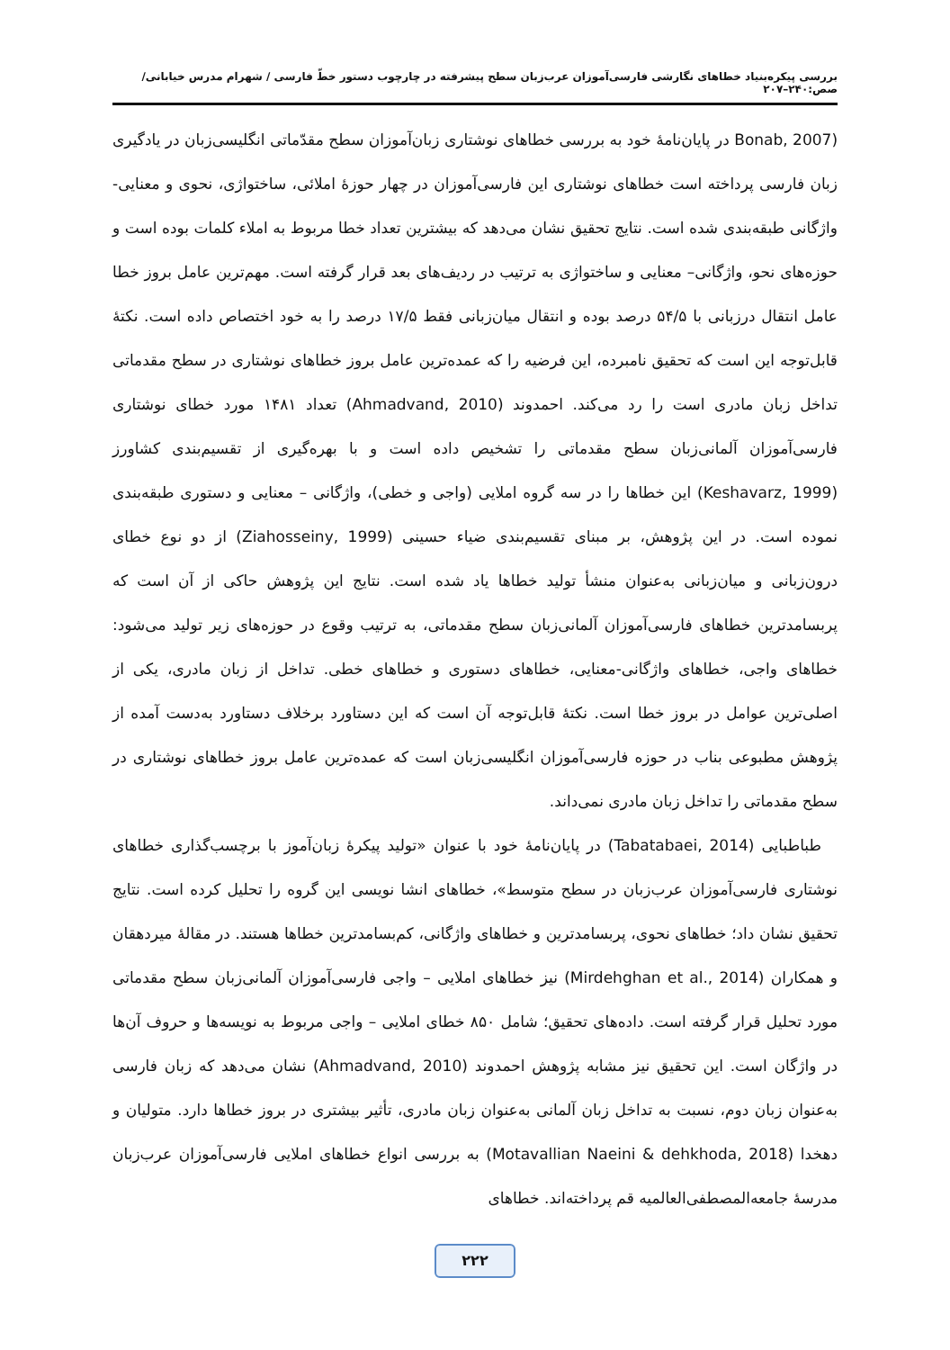بررسی پیکره‌بنیاد خطاهای نگارشی فارسی‌آموزان عرب‌زبان سطح پیشرفته در چارچوب دستور خطّ فارسی / شهرام مدرس خیابانی/ صص:۲۴۰–۲۰۷
(Bonab, 2007 در پایان‌نامهٔ خود به بررسی خطاهای نوشتاری زبان‌آموزان سطح مقدّماتی انگلیسی‌زبان در یادگیری زبان فارسی پرداخته است خطاهای نوشتاری این فارسی‌آموزان در چهار حوزهٔ املائی، ساختواژی، نحوی و معنایی-واژگانی طبقه‌بندی شده است. نتایج تحقیق نشان می‌دهد که بیشترین تعداد خطا مربوط به املاء کلمات بوده است و حوزه‌های نحو، واژگانی– معنایی و ساختواژی به ترتیب در ردیف‌های بعد قرار گرفته است. مهم‌ترین عامل بروز خطا عامل انتقال درزبانی با ۵۴/۵ درصد بوده و انتقال میان‌زبانی فقط ۱۷/۵ درصد را به خود اختصاص داده است. نکتهٔ قابل‌توجه این است که تحقیق نامبرده، این فرضیه را که عمده‌ترین عامل بروز خطاهای نوشتاری در سطح مقدماتی تداخل زبان مادری است را رد می‌کند. احمدوند (Ahmadvand, 2010) تعداد ۱۴۸۱ مورد خطای نوشتاری فارسی‌آموزان آلمانی‌زبان سطح مقدماتی را تشخیص داده است و با بهره‌گیری از تقسیم‌بندی کشاورز (Keshavarz, 1999) این خطاها را در سه گروه املایی (واجی و خطی)، واژگانی – معنایی و دستوری طبقه‌بندی نموده است. در این پژوهش، بر مبنای تقسیم‌بندی ضیاء حسینی (Ziahosseiny, 1999) از دو نوع خطای درون‌زبانی و میان‌زبانی به‌عنوان منشأ تولید خطاها یاد شده است. نتایج این پژوهش حاکی از آن است که پربسامدترین خطاهای فارسی‌آموزان آلمانی‌زبان سطح مقدماتی، به ترتیب وقوع در حوزه‌های زیر تولید می‌شود: خطاهای واجی، خطاهای واژگانی-معنایی، خطاهای دستوری و خطاهای خطی. تداخل از زبان مادری، یکی از اصلی‌ترین عوامل در بروز خطا است. نکتهٔ قابل‌توجه آن است که این دستاورد برخلاف دستاورد به‌دست آمده از پژوهش مطبوعی بناب در حوزه فارسی‌آموزان انگلیسی‌زبان است که عمده‌ترین عامل بروز خطاهای نوشتاری در سطح مقدماتی را تداخل زبان مادری نمی‌داند.
طباطبایی (Tabatabaei, 2014) در پایان‌نامهٔ خود با عنوان «تولید پیکرهٔ زبان‌آموز با برچسب‌گذاری خطاهای نوشتاری فارسی‌آموزان عرب‌زبان در سطح متوسط»، خطاهای انشا نویسی این گروه را تحلیل کرده است. نتایج تحقیق نشان داد؛ خطاهای نحوی، پربسامدترین و خطاهای واژگانی، کم‌بسامدترین خطاها هستند. در مقالهٔ میردهقان و همکاران (Mirdehghan et al., 2014) نیز خطاهای املایی – واجی فارسی‌آموزان آلمانی‌زبان سطح مقدماتی مورد تحلیل قرار گرفته است. داده‌های تحقیق؛ شامل ۸۵۰ خطای املایی – واجی مربوط به نویسه‌ها و حروف آن‌ها در واژگان است. این تحقیق نیز مشابه پژوهش احمدوند (Ahmadvand, 2010) نشان می‌دهد که زبان فارسی به‌عنوان زبان دوم، نسبت به تداخل زبان آلمانی به‌عنوان زبان مادری، تأثیر بیشتری در بروز خطاها دارد. متولیان و دهخدا (Motavallian Naeini & dehkhoda, 2018) به بررسی انواع خطاهای املایی فارسی‌آموزان عرب‌زبان مدرسهٔ جامعه‌المصطفی‌العالمیه قم پرداخته‌اند. خطاهای
۲۲۲